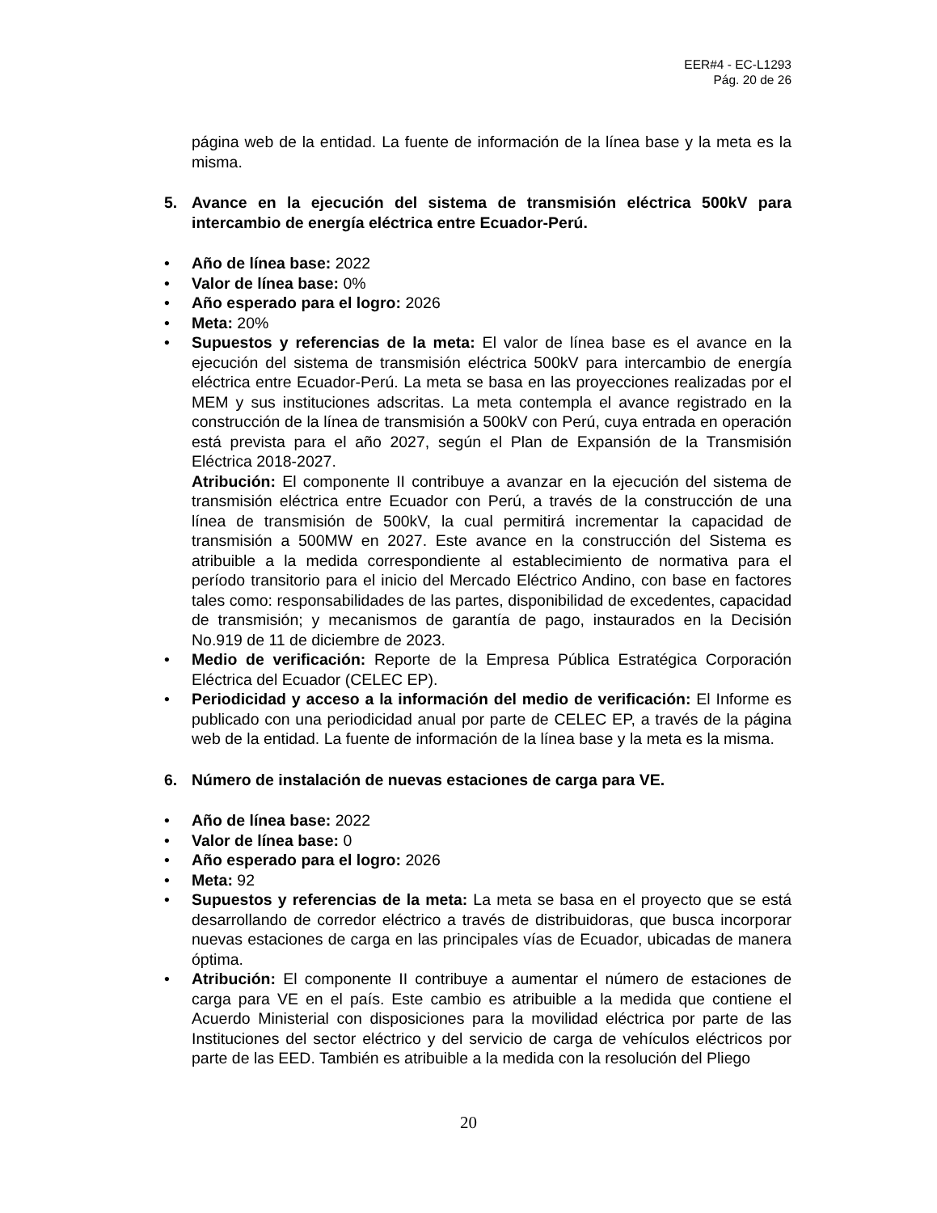EER#4 - EC-L1293
Pág. 20 de 26
página web de la entidad. La fuente de información de la línea base y la meta es la misma.
5. Avance en la ejecución del sistema de transmisión eléctrica 500kV para intercambio de energía eléctrica entre Ecuador-Perú.
• Año de línea base: 2022
• Valor de línea base: 0%
• Año esperado para el logro: 2026
• Meta: 20%
• Supuestos y referencias de la meta: El valor de línea base es el avance en la ejecución del sistema de transmisión eléctrica 500kV para intercambio de energía eléctrica entre Ecuador-Perú. La meta se basa en las proyecciones realizadas por el MEM y sus instituciones adscritas. La meta contempla el avance registrado en la construcción de la línea de transmisión a 500kV con Perú, cuya entrada en operación está prevista para el año 2027, según el Plan de Expansión de la Transmisión Eléctrica 2018-2027.
Atribución: El componente II contribuye a avanzar en la ejecución del sistema de transmisión eléctrica entre Ecuador con Perú, a través de la construcción de una línea de transmisión de 500kV, la cual permitirá incrementar la capacidad de transmisión a 500MW en 2027. Este avance en la construcción del Sistema es atribuible a la medida correspondiente al establecimiento de normativa para el período transitorio para el inicio del Mercado Eléctrico Andino, con base en factores tales como: responsabilidades de las partes, disponibilidad de excedentes, capacidad de transmisión; y mecanismos de garantía de pago, instaurados en la Decisión No.919 de 11 de diciembre de 2023.
• Medio de verificación: Reporte de la Empresa Pública Estratégica Corporación Eléctrica del Ecuador (CELEC EP).
• Periodicidad y acceso a la información del medio de verificación: El Informe es publicado con una periodicidad anual por parte de CELEC EP, a través de la página web de la entidad. La fuente de información de la línea base y la meta es la misma.
6. Número de instalación de nuevas estaciones de carga para VE.
• Año de línea base: 2022
• Valor de línea base: 0
• Año esperado para el logro: 2026
• Meta: 92
• Supuestos y referencias de la meta: La meta se basa en el proyecto que se está desarrollando de corredor eléctrico a través de distribuidoras, que busca incorporar nuevas estaciones de carga en las principales vías de Ecuador, ubicadas de manera óptima.
• Atribución: El componente II contribuye a aumentar el número de estaciones de carga para VE en el país. Este cambio es atribuible a la medida que contiene el Acuerdo Ministerial con disposiciones para la movilidad eléctrica por parte de las Instituciones del sector eléctrico y del servicio de carga de vehículos eléctricos por parte de las EED. También es atribuible a la medida con la resolución del Pliego
20